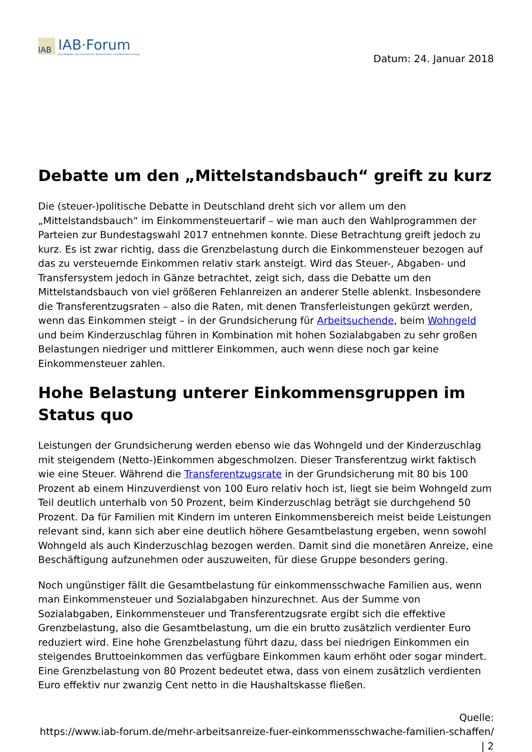IAB
IAB·Forum
Das Magazin des Instituts für Arbeitsmarkt- und Berufsforschung
Datum: 24. Januar 2018
Debatte um den „Mittelstandsbauch“ greift zu kurz
Die (steuer-)politische Debatte in Deutschland dreht sich vor allem um den „Mittelstandsbauch“ im Einkommensteuertarif – wie man auch den Wahlprogrammen der Parteien zur Bundestagswahl 2017 entnehmen konnte. Diese Betrachtung greift jedoch zu kurz. Es ist zwar richtig, dass die Grenzbelastung durch die Einkommensteuer bezogen auf das zu versteuernde Einkommen relativ stark ansteigt. Wird das Steuer-, Abgaben- und Transfersystem jedoch in Gänze betrachtet, zeigt sich, dass die Debatte um den Mittelstandsbauch von viel größeren Fehlanreizen an anderer Stelle ablenkt. Insbesondere die Transferentzugsraten – also die Raten, mit denen Transferleistungen gekürzt werden, wenn das Einkommen steigt – in der Grundsicherung für Arbeitsuchende, beim Wohngeld und beim Kinderzuschlag führen in Kombination mit hohen Sozialabgaben zu sehr großen Belastungen niedriger und mittlerer Einkommen, auch wenn diese noch gar keine Einkommensteuer zahlen.
Hohe Belastung unterer Einkommensgruppen im Status quo
Leistungen der Grundsicherung werden ebenso wie das Wohngeld und der Kinderzuschlag mit steigendem (Netto-)Einkommen abgeschmolzen. Dieser Transferentzug wirkt faktisch wie eine Steuer. Während die Transferentzugsrate in der Grundsicherung mit 80 bis 100 Prozent ab einem Hinzuverdienst von 100 Euro relativ hoch ist, liegt sie beim Wohngeld zum Teil deutlich unterhalb von 50 Prozent, beim Kinderzuschlag beträgt sie durchgehend 50 Prozent. Da für Familien mit Kindern im unteren Einkommensbereich meist beide Leistungen relevant sind, kann sich aber eine deutlich höhere Gesamtbelastung ergeben, wenn sowohl Wohngeld als auch Kinderzuschlag bezogen werden. Damit sind die monetären Anreize, eine Beschäftigung aufzunehmen oder auszuweiten, für diese Gruppe besonders gering.
Noch ungünstiger fällt die Gesamtbelastung für einkommensschwache Familien aus, wenn man Einkommensteuer und Sozialabgaben hinzurechnet. Aus der Summe von Sozialabgaben, Einkommensteuer und Transferentzugsrate ergibt sich die effektive Grenzbelastung, also die Gesamtbelastung, um die ein brutto zusätzlich verdienter Euro reduziert wird. Eine hohe Grenzbelastung führt dazu, dass bei niedrigen Einkommen ein steigendes Bruttoeinkommen das verfügbare Einkommen kaum erhöht oder sogar mindert. Eine Grenzbelastung von 80 Prozent bedeutet etwa, dass von einem zusätzlich verdienten Euro effektiv nur zwanzig Cent netto in die Haushaltskasse fließen.
Quelle:
https://www.iab-forum.de/mehr-arbeitsanreize-fuer-einkommensschwache-familien-schaffen/
| 2